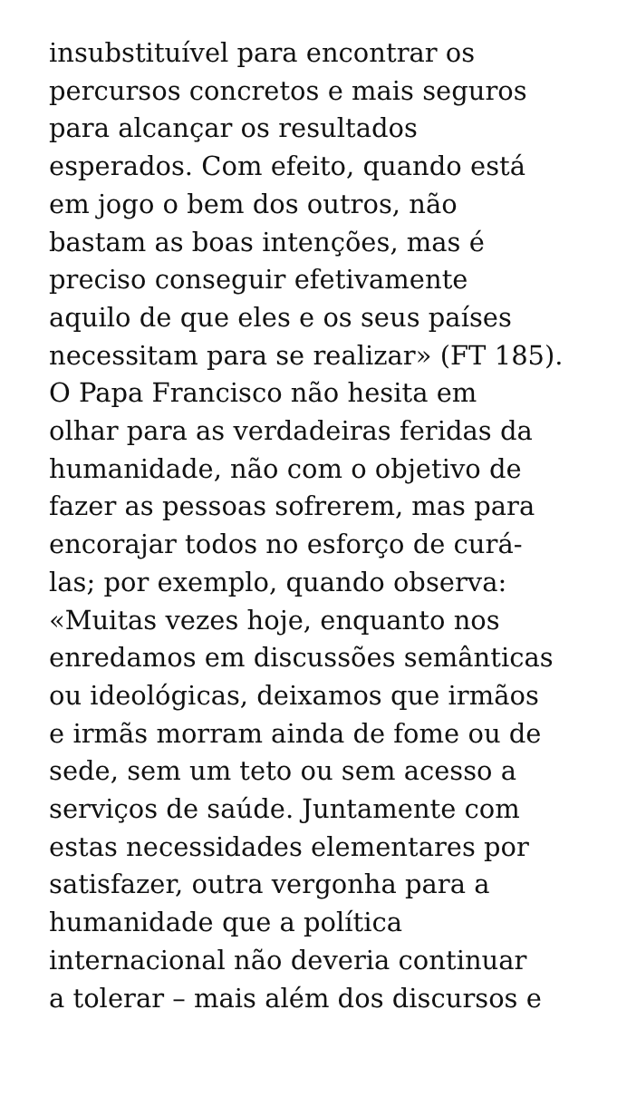insubstituível para encontrar os
percursos concretos e mais seguros
para alcançar os resultados
esperados. Com efeito, quando está
em jogo o bem dos outros, não
bastam as boas intenções, mas é
preciso conseguir efetivamente
aquilo de que eles e os seus países
necessitam para se realizar» (FT 185).
O Papa Francisco não hesita em
olhar para as verdadeiras feridas da
humanidade, não com o objetivo de
fazer as pessoas sofrerem, mas para
encorajar todos no esforço de curá-
las; por exemplo, quando observa:
«Muitas vezes hoje, enquanto nos
enredamos em discussões semânticas
ou ideológicas, deixamos que irmãos
e irmãs morram ainda de fome ou de
sede, sem um teto ou sem acesso a
serviços de saúde. Juntamente com
estas necessidades elementares por
satisfazer, outra vergonha para a
humanidade que a política
internacional não deveria continuar
a tolerar – mais além dos discursos e